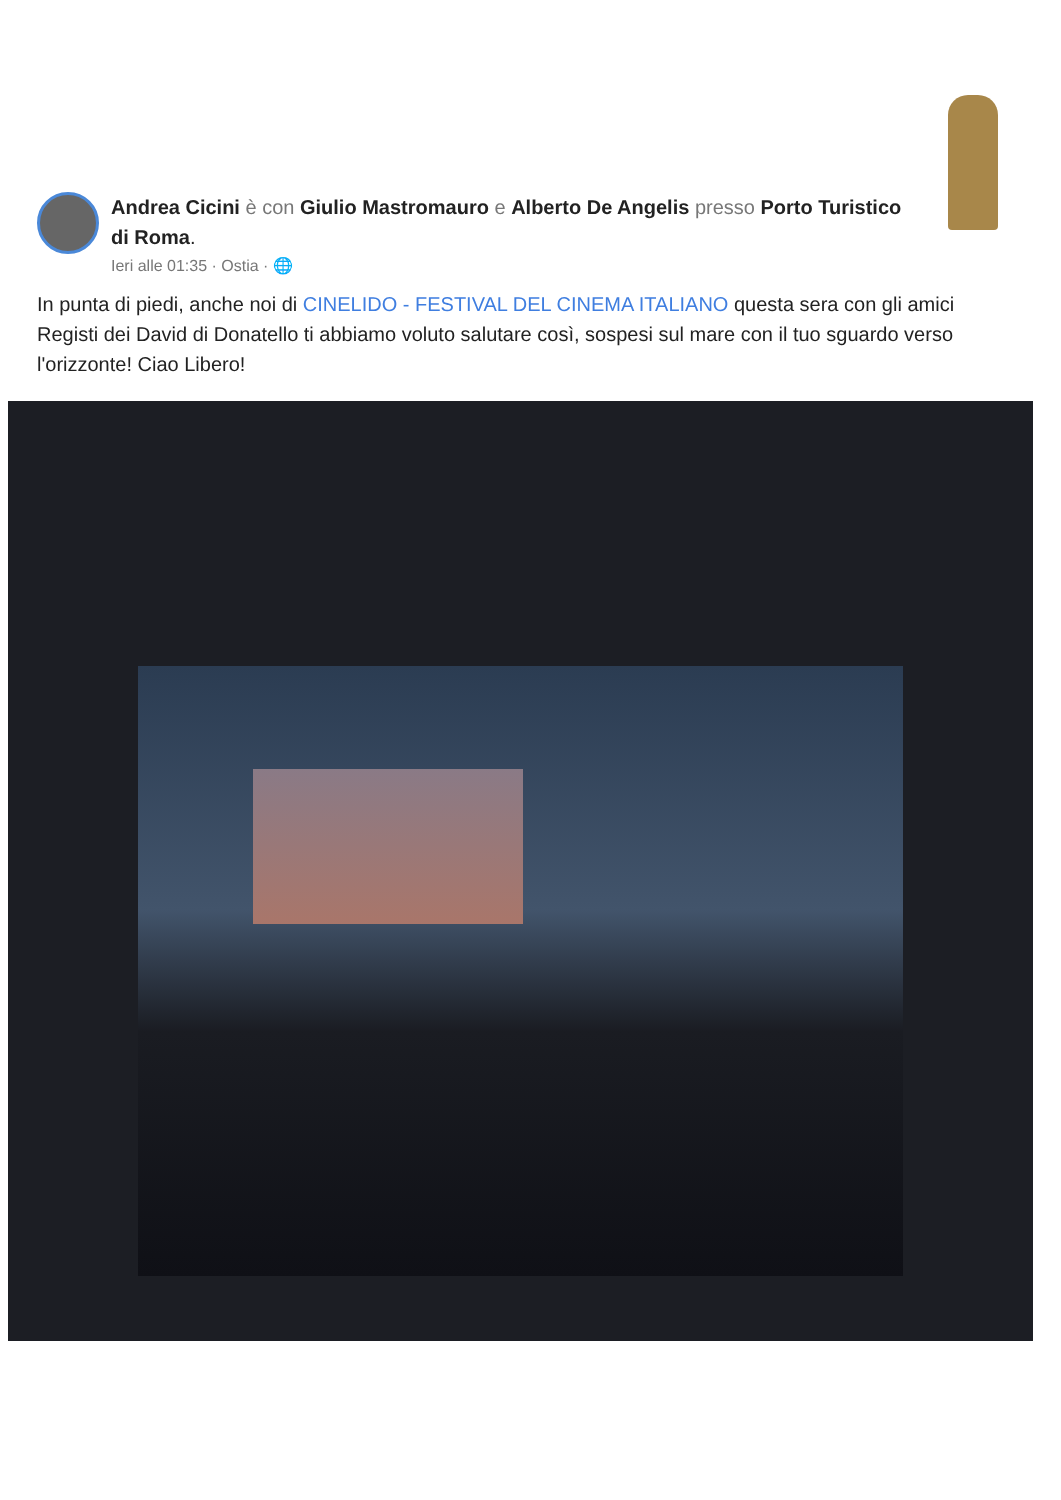Andrea Cicini è con Giulio Mastromauro e Alberto De Angelis presso Porto Turistico di Roma.
Ieri alle 01:35 · Ostia · 🌐
In punta di piedi, anche noi di CINELIDO - FESTIVAL DEL CINEMA ITALIANO questa sera con gli amici Registi dei David di Donatello ti abbiamo voluto salutare così, sospesi sul mare con il tuo sguardo verso l'orizzonte! Ciao Libero!